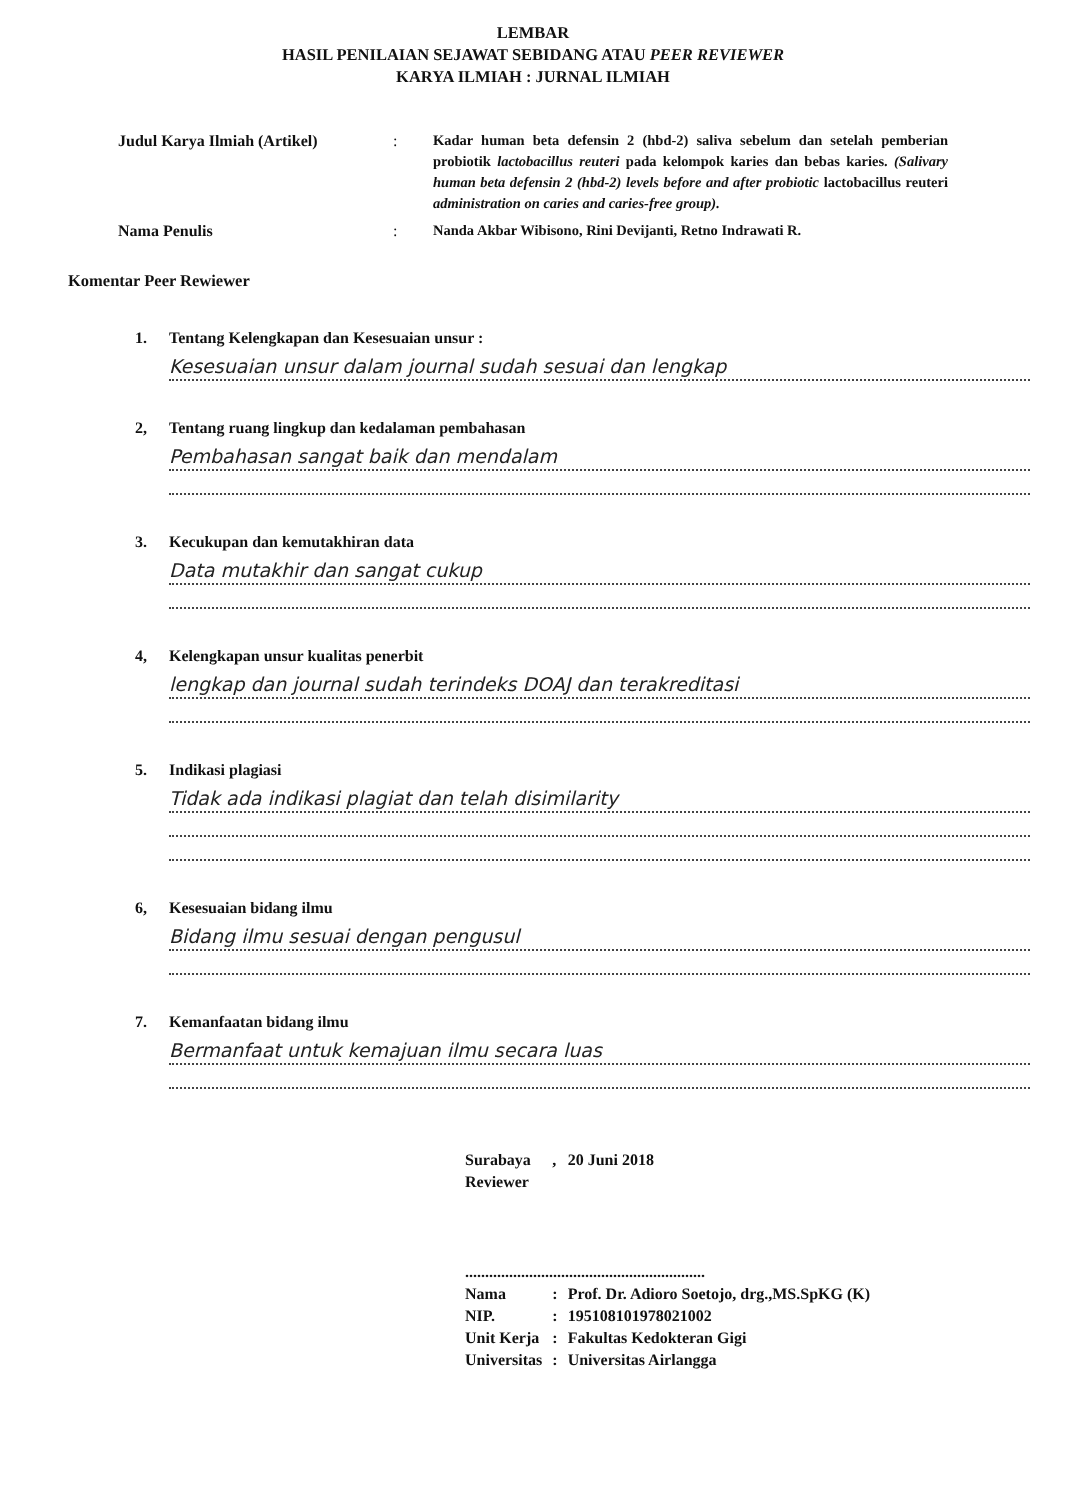LEMBAR
HASIL PENILAIAN SEJAWAT SEBIDANG ATAU PEER REVIEWER
KARYA ILMIAH : JURNAL ILMIAH
Judul Karya Ilmiah (Artikel) : Kadar human beta defensin 2 (hbd-2) saliva sebelum dan setelah pemberian probiotik lactobacillus reuteri pada kelompok karies dan bebas karies. (Salivary human beta defensin 2 (hbd-2) levels before and after probiotic lactobacillus reuteri administration on caries and caries-free group).
Nama Penulis : Nanda Akbar Wibisono, Rini Devijanti, Retno Indrawati R.
Komentar Peer Rewiewer
1. Tentang Kelengkapan dan Kesesuaian unsur :
Kesesuaian unsur dalam journal sudah sesuai dan lengkap
2, Tentang ruang lingkup dan kedalaman pembahasan
Pembahasan sangat baik dan mendalam
3. Kecukupan dan kemutakhiran data
Data mutakhir dan sangat cukup
4, Kelengkapan unsur kualitas penerbit
lengkap dan journal sudah terindeks DOAJ dan terakreditasi
5. Indikasi plagiasi
Tidak ada indikasi plagiat dan telah disimilarity
6, Kesesuaian bidang ilmu
Bidang ilmu sesuai dengan pengusul
7. Kemanfaatan bidang ilmu
Bermanfaat untuk kemajuan ilmu secara luas
| Surabaya | , | 20 Juni 2018 |
| Reviewer | | |
| ............................................................ | | |
| Nama | : | Prof. Dr. Adioro Soetojo, drg.,MS.SpKG (K) |
| NIP. | : | 195108101978021002 |
| Unit Kerja | : | Fakultas Kedokteran Gigi |
| Universitas | : | Universitas Airlangga |